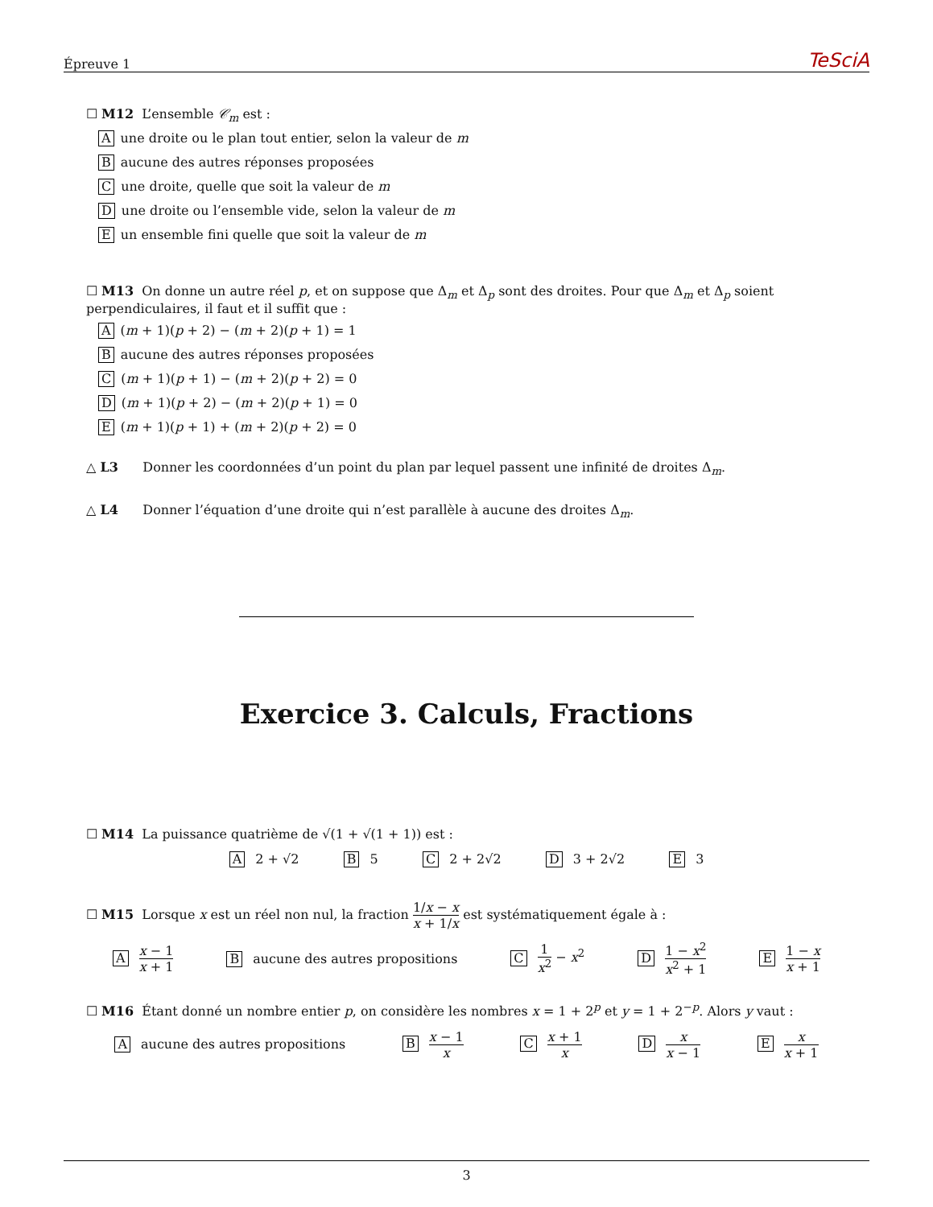Épreuve 1 TeSciA
☐ M12 L’ensemble 𝒞<sub>m</sub> est :
Aune droite ou le plan tout entier, selon la valeur de m
Baucune des autres réponses proposées
Cune droite, quelle que soit la valeur de m
Dune droite ou l’ensemble vide, selon la valeur de m
Eun ensemble fini quelle que soit la valeur de m
☐ M13 On donne un autre réel p, et on suppose que Δ<sub>m</sub> et Δ<sub>p</sub> sont des droites. Pour que Δ<sub>m</sub> et Δ<sub>p</sub> soient perpendiculaires, il faut et il suffit que :
A (m + 1)(p + 2) − (m + 2)(p + 1) = 1
Baucune des autres réponses proposées
C (m + 1)(p + 1) − (m + 2)(p + 2) = 0
D (m + 1)(p + 2) − (m + 2)(p + 1) = 0
E (m + 1)(p + 1) + (m + 2)(p + 2) = 0
△ L3 Donner les coordonnées d’un point du plan par lequel passent une infinité de droites Δ<sub>m</sub>.
△ L4 Donner l’équation d’une droite qui n’est parallèle à aucune des droites Δ<sub>m</sub>.
Exercice 3. Calculs, Fractions
☐ M14 La puissance quatrième de √(1 + √(1 + 1)) est :
A 2 + √2 B 5 C 2 + 2√2 D 3 + 2√2 E 3
☐ M15 Lorsque x est un réel non nul, la fraction 1/x − x x + 1/x est systématiquement égale à :
A x − 1 x + 1 B aucune des autres propositions C 1 x<sup>2</sup> − x<sup>2</sup> D 1 − x<sup>2</sup> x<sup>2</sup> + 1 E 1 − x x + 1
☐ M16 Étant donné un nombre entier p, on considère les nombres x = 1 + 2<sup>p</sup> et y = 1 + 2<sup>−p</sup>. Alors y vaut :
A aucune des autres propositions B x − 1 x C x + 1 x D x x − 1 E x x + 1
3